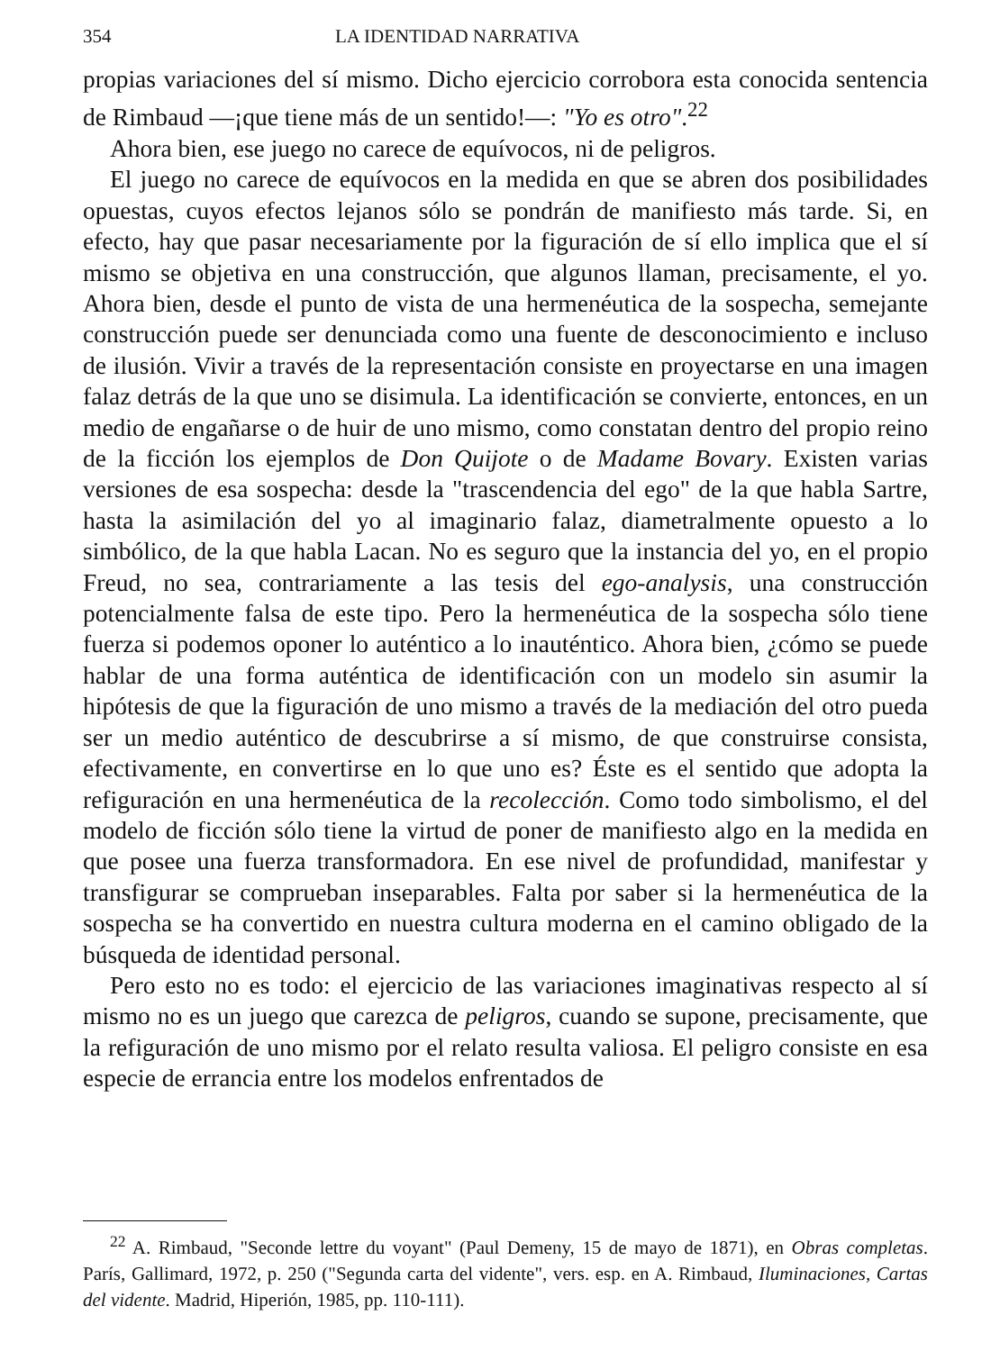354 LA IDENTIDAD NARRATIVA
propias variaciones del sí mismo. Dicho ejercicio corrobora esta conocida sentencia de Rimbaud —¡que tiene más de un sentido!—: "Yo es otro".<sup>22</sup>
Ahora bien, ese juego no carece de equívocos, ni de peligros.
El juego no carece de equívocos en la medida en que se abren dos posibilidades opuestas, cuyos efectos lejanos sólo se pondrán de manifiesto más tarde. Si, en efecto, hay que pasar necesariamente por la figuración de sí ello implica que el sí mismo se objetiva en una construcción, que algunos llaman, precisamente, el yo. Ahora bien, desde el punto de vista de una hermenéutica de la sospecha, semejante construcción puede ser denunciada como una fuente de desconocimiento e incluso de ilusión. Vivir a través de la representación consiste en proyectarse en una imagen falaz detrás de la que uno se disimula. La identificación se convierte, entonces, en un medio de engañarse o de huir de uno mismo, como constatan dentro del propio reino de la ficción los ejemplos de Don Quijote o de Madame Bovary. Existen varias versiones de esa sospecha: desde la "trascendencia del ego" de la que habla Sartre, hasta la asimilación del yo al imaginario falaz, diametralmente opuesto a lo simbólico, de la que habla Lacan. No es seguro que la instancia del yo, en el propio Freud, no sea, contrariamente a las tesis del ego-analysis, una construcción potencialmente falsa de este tipo. Pero la hermenéutica de la sospecha sólo tiene fuerza si podemos oponer lo auténtico a lo inauténtico. Ahora bien, ¿cómo se puede hablar de una forma auténtica de identificación con un modelo sin asumir la hipótesis de que la figuración de uno mismo a través de la mediación del otro pueda ser un medio auténtico de descubrirse a sí mismo, de que construirse consista, efectivamente, en convertirse en lo que uno es? Éste es el sentido que adopta la refiguración en una hermenéutica de la recolección. Como todo simbolismo, el del modelo de ficción sólo tiene la virtud de poner de manifiesto algo en la medida en que posee una fuerza transformadora. En ese nivel de profundidad, manifestar y transfigurar se comprueban inseparables. Falta por saber si la hermenéutica de la sospecha se ha convertido en nuestra cultura moderna en el camino obligado de la búsqueda de identidad personal.
Pero esto no es todo: el ejercicio de las variaciones imaginativas respecto al sí mismo no es un juego que carezca de peligros, cuando se supone, precisamente, que la refiguración de uno mismo por el relato resulta valiosa. El peligro consiste en esa especie de errancia entre los modelos enfrentados de
<sup>22</sup> A. Rimbaud, "Seconde lettre du voyant" (Paul Demeny, 15 de mayo de 1871), en Obras completas. París, Gallimard, 1972, p. 250 ("Segunda carta del vidente", vers. esp. en A. Rimbaud, Iluminaciones, Cartas del vidente. Madrid, Hiperión, 1985, pp. 110-111).